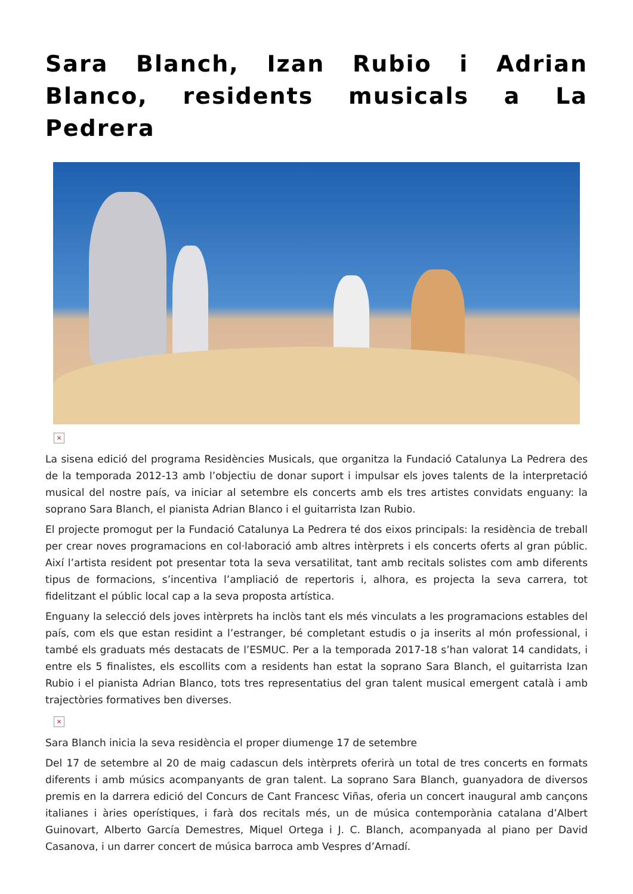Sara Blanch, Izan Rubio i Adrian Blanco, residents musicals a La Pedrera
×
La sisena edició del programa Residències Musicals, que organitza la Fundació Catalunya La Pedrera des de la temporada 2012-13 amb l’objectiu de donar suport i impulsar els joves talents de la interpretació musical del nostre país, va iniciar al setembre els concerts amb els tres artistes convidats enguany: la soprano Sara Blanch, el pianista Adrian Blanco i el guitarrista Izan Rubio.
El projecte promogut per la Fundació Catalunya La Pedrera té dos eixos principals: la residència de treball per crear noves programacions en col·laboració amb altres intèrprets i els concerts oferts al gran públic. Així l’artista resident pot presentar tota la seva versatilitat, tant amb recitals solistes com amb diferents tipus de formacions, s’incentiva l’ampliació de repertoris i, alhora, es projecta la seva carrera, tot fidelitzant el públic local cap a la seva proposta artística.
Enguany la selecció dels joves intèrprets ha inclòs tant els més vinculats a les programacions estables del país, com els que estan residint a l’estranger, bé completant estudis o ja inserits al món professional, i també els graduats més destacats de l’ESMUC. Per a la temporada 2017-18 s’han valorat 14 candidats, i entre els 5 finalistes, els escollits com a residents han estat la soprano Sara Blanch, el guitarrista Izan Rubio i el pianista Adrian Blanco, tots tres representatius del gran talent musical emergent català i amb trajectòries formatives ben diverses.
×
Sara Blanch inicia la seva residència el proper diumenge 17 de setembre
Del 17 de setembre al 20 de maig cadascun dels intèrprets oferirà un total de tres concerts en formats diferents i amb músics acompanyants de gran talent. La soprano Sara Blanch, guanyadora de diversos premis en la darrera edició del Concurs de Cant Francesc Viñas, oferia un concert inaugural amb cançons italianes i àries operístiques, i farà dos recitals més, un de música contemporània catalana d’Albert Guinovart, Alberto García Demestres, Miquel Ortega i J. C. Blanch, acompanyada al piano per David Casanova, i un darrer concert de música barroca amb Vespres d’Arnadí.